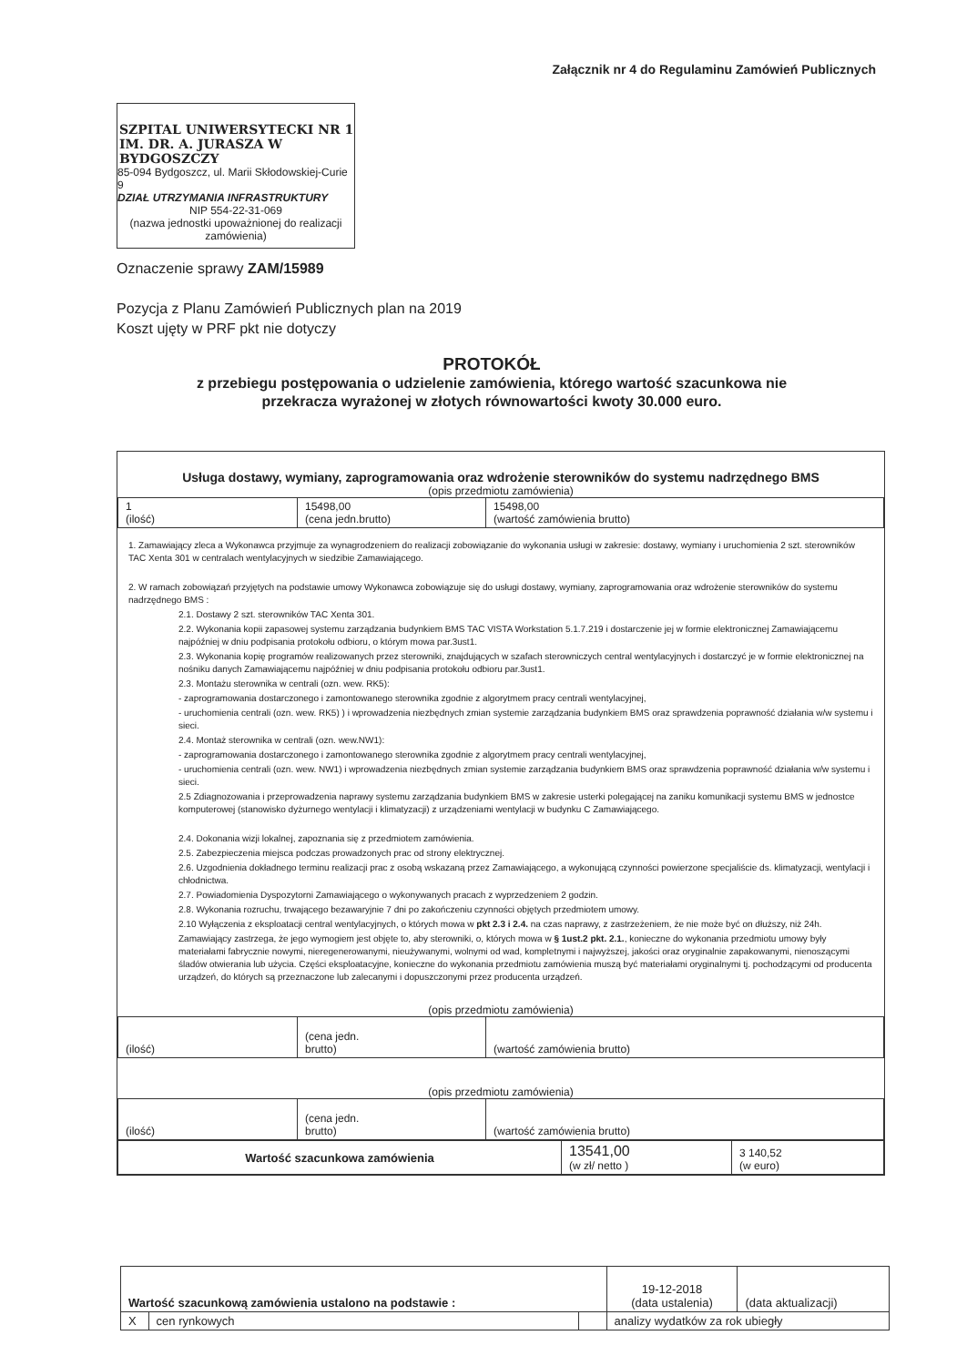Załącznik nr 4 do Regulaminu Zamówień Publicznych
SZPITAL UNIWERSYTECKI NR 1
IM. DR. A. JURASZA W BYDGOSZCZY
85-094 Bydgoszcz, ul. Marii Skłodowskiej-Curie 9
DZIAŁ UTRZYMANIA INFRASTRUKTURY
NIP 554-22-31-069
(nazwa jednostki upoważnionej do realizacji zamówienia)
Oznaczenie sprawy ZAM/15989
Pozycja z Planu Zamówień Publicznych plan na 2019
Koszt ujęty w PRF pkt nie dotyczy
PROTOKÓŁ
z przebiegu postępowania o udzielenie zamówienia, którego wartość szacunkowa nie przekracza wyrażonej w złotych równowartości kwoty 30.000 euro.
Usługa dostawy, wymiany, zaprogramowania oraz wdrożenie sterowników do systemu nadrzędnego BMS
(opis przedmiotu zamówienia)
| 1 (ilość) | 15498,00 (cena jedn.brutto) | 15498,00 (wartość zamówienia brutto) |
1. Zamawiający zleca a Wykonawca przyjmuje za wynagrodzeniem do realizacji zobowiązanie do wykonania usługi w zakresie: dostawy, wymiany i uruchomienia 2 szt. sterowników TAC Xenta 301 w centralach wentylacyjnych w siedzibie Zamawiającego.
2. W ramach zobowiązań przyjętych na podstawie umowy Wykonawca zobowiązuje się do usługi dostawy, wymiany, zaprogramowania oraz wdrożenie sterowników do systemu nadrzędnego BMS :
2.1. Dostawy 2 szt. sterowników TAC Xenta 301.
2.2. Wykonania kopii zapasowej systemu zarządzania budynkiem BMS TAC VISTA Workstation 5.1.7.219 i dostarczenie jej w formie elektronicznej Zamawiającemu najpóźniej w dniu podpisania protokołu odbioru, o którym mowa par.3ust1.
2.3. Wykonania kopię programów realizowanych przez sterowniki, znajdujących w szafach sterowniczych central wentylacyjnych i dostarczyć je w formie elektronicznej na nośniku danych Zamawiającemu najpóźniej w dniu podpisania protokołu odbioru par.3ust1.
2.3. Montażu sterownika w centrali (ozn. wew. RK5):
- zaprogramowania dostarczonego i zamontowanego sterownika zgodnie z algorytmem pracy centrali wentylacyjnej,
- uruchomienia centrali (ozn. wew. RK5) ) i wprowadzenia niezbędnych zmian systemie zarządzania budynkiem BMS oraz sprawdzenia poprawność działania w/w systemu i sieci.
2.4. Montaż sterownika w centrali (ozn. wew.NW1):
- zaprogramowania dostarczonego i zamontowanego sterownika zgodnie z algorytmem pracy centrali wentylacyjnej,
- uruchomienia centrali (ozn. wew. NW1) i wprowadzenia niezbędnych zmian systemie zarządzania budynkiem BMS oraz sprawdzenia poprawność działania w/w systemu i sieci.
2.5 Zdiagnozowania i przeprowadzenia naprawy systemu zarządzania budynkiem BMS w zakresie usterki polegającej na zaniku komunikacji systemu BMS w jednostce komputerowej (stanowisko dyżurnego wentylacji i klimatyzacji) z urządzeniami wentylacji w budynku C Zamawiającego.
2.4. Dokonania wizji lokalnej, zapoznania się z przedmiotem zamówienia.
2.5. Zabezpieczenia miejsca podczas prowadzonych prac od strony elektrycznej.
2.6. Uzgodnienia dokładnego terminu realizacji prac z osobą wskazaną przez Zamawiającego, a wykonującą czynności powierzone specjaliście ds. klimatyzacji, wentylacji i chłodnictwa.
2.7. Powiadomienia Dyspozytorni Zamawiającego o wykonywanych pracach z wyprzedzeniem 2 godzin.
2.8. Wykonania rozruchu, trwającego bezawaryjnie 7 dni po zakończeniu czynności objętych przedmiotem umowy.
2.10 Wyłączenia z eksploatacji central wentylacyjnych, o których mowa w pkt 2.3 i 2.4. na czas naprawy, z zastrzeżeniem, że nie może być on dłuższy, niż 24h.
Zamawiający zastrzega, że jego wymogiem jest objęte to, aby sterowniki, o, których mowa w § 1ust.2 pkt. 2.1., konieczne do wykonania przedmiotu umowy były materiałami fabrycznie nowymi, nieregenerowanymi, nieużywanymi, wolnymi od wad, kompletnymi i najwyższej, jakości oraz oryginalnie zapakowanymi, nienoszącymi śladów otwierania lub użycia. Części eksploatacyjne, konieczne do wykonania przedmiotu zamówienia muszą być materiałami oryginalnymi tj. pochodzącymi od producenta urządzeń, do których są przeznaczone lub zalecanymi i dopuszczonymi przez producenta urządzeń.
(opis przedmiotu zamówienia)
| (ilość) | (cena jedn. brutto) | (wartość zamówienia brutto) |
(opis przedmiotu zamówienia)
| (ilość) | (cena jedn. brutto) | (wartość zamówienia brutto) |
| Wartość szacunkowa zamówienia | 13541,00 (w zł/ netto ) | 3 140,52 (w euro) |
| Wartość szacunkową zamówienia ustalono na podstawie : | | | 19-12-2018 (data ustalenia) | (data aktualizacji) |
| X | cen rynkowych | | analizy wydatków za rok ubiegły | |